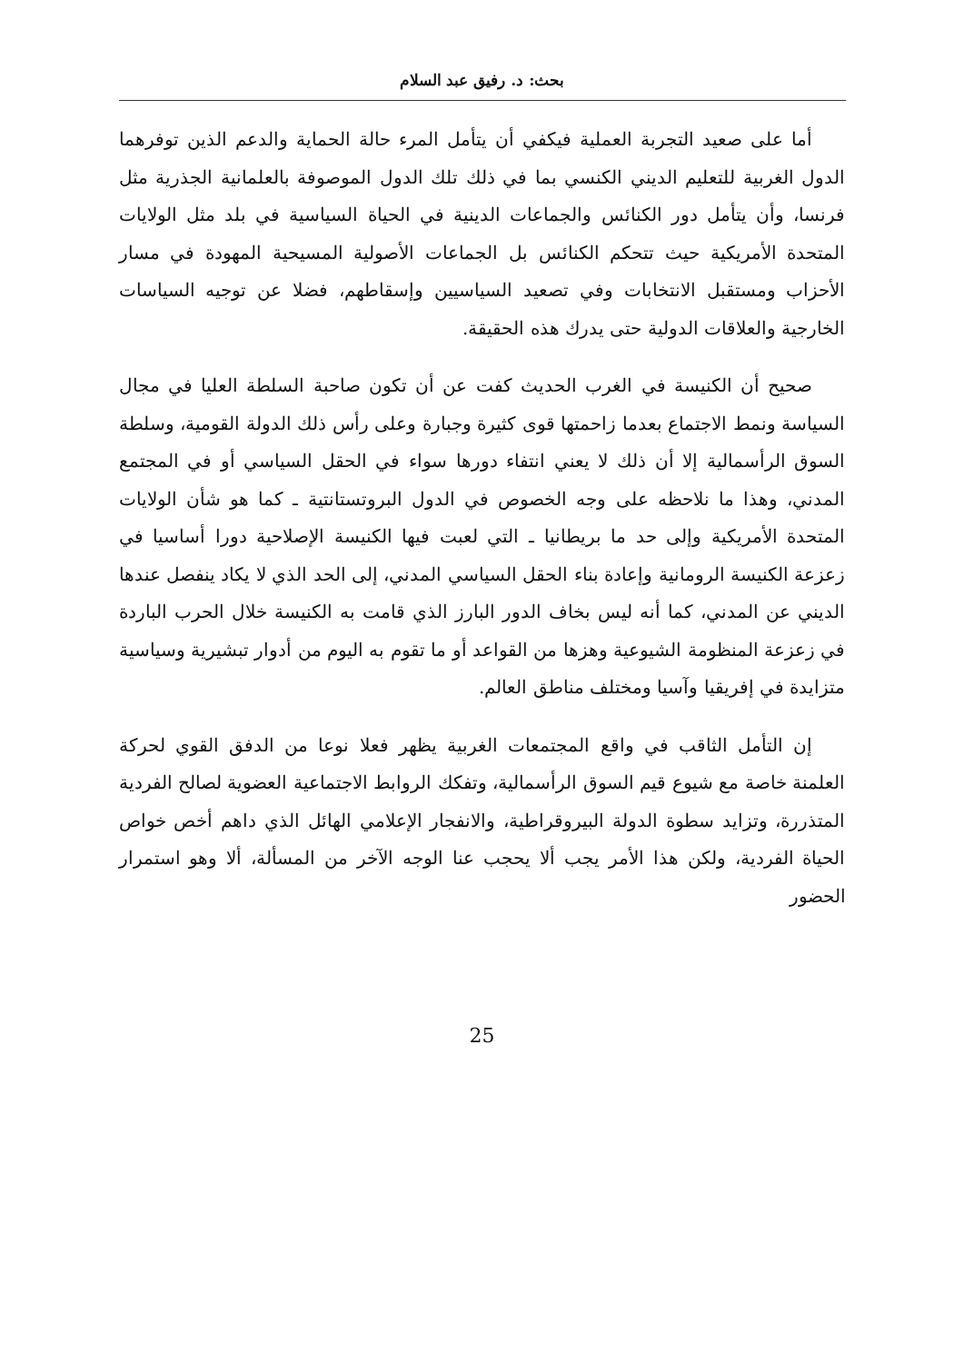بحث: د. رفيق عبد السلام
أما على صعيد التجربة العملية فيكفي أن يتأمل المرء حالة الحماية والدعم الذين توفرهما الدول الغربية للتعليم الديني الكنسي بما في ذلك تلك الدول الموصوفة بالعلمانية الجذرية مثل فرنسا، وأن يتأمل دور الكنائس والجماعات الدينية في الحياة السياسية في بلد مثل الولايات المتحدة الأمريكية حيث تتحكم الكنائس بل الجماعات الأصولية المسيحية المهودة في مسار الأحزاب ومستقبل الانتخابات وفي تصعيد السياسيين وإسقاطهم، فضلا عن توجيه السياسات الخارجية والعلاقات الدولية حتى يدرك هذه الحقيقة.
صحيح أن الكنيسة في الغرب الحديث كفت عن أن تكون صاحبة السلطة العليا في مجال السياسة ونمط الاجتماع بعدما زاحمتها قوى كثيرة وجبارة وعلى رأس ذلك الدولة القومية، وسلطة السوق الرأسمالية إلا أن ذلك لا يعني انتفاء دورها سواء في الحقل السياسي أو في المجتمع المدني، وهذا ما نلاحظه على وجه الخصوص في الدول البروتستانتية ـ كما هو شأن الولايات المتحدة الأمريكية وإلى حد ما بريطانيا ـ التي لعبت فيها الكنيسة الإصلاحية دورا أساسيا في زعزعة الكنيسة الرومانية وإعادة بناء الحقل السياسي المدني، إلى الحد الذي لا يكاد ينفصل عندها الديني عن المدني، كما أنه ليس بخاف الدور البارز الذي قامت به الكنيسة خلال الحرب الباردة في زعزعة المنظومة الشيوعية وهزها من القواعد أو ما تقوم به اليوم من أدوار تبشيرية وسياسية متزايدة في إفريقيا وآسيا ومختلف مناطق العالم.
إن التأمل الثاقب في واقع المجتمعات الغربية يظهر فعلا نوعا من الدفق القوي لحركة العلمنة خاصة مع شيوع قيم السوق الرأسمالية، وتفكك الروابط الاجتماعية العضوية لصالح الفردية المتذررة، وتزايد سطوة الدولة البيروقراطية، والانفجار الإعلامي الهائل الذي داهم أخص خواص الحياة الفردية، ولكن هذا الأمر يجب ألا يحجب عنا الوجه الآخر من المسألة، ألا وهو استمرار الحضور
25